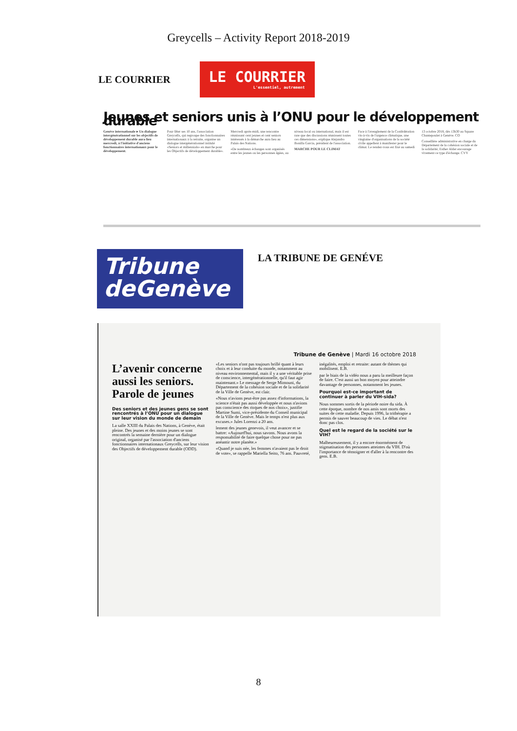Greycells – Activity Report 2018-2019
LE COURRIER
LE COURRIER
L'essentiel, autrement
Jeunes et seniors unis à l’ONU pour le développement durable
Genève internationale ▸ Un dialogue intergénérationnel sur les objectifs de développement durable aura lieu mercredi, à l'initiative d'anciens fonctionnaires internationaux pour le développement.
Pour fêter ses 10 ans, l'association Greycells, qui regroupe des fonctionnaires internationaux à la retraite, organise un dialogue intergénérationnel intitulé «Seniors et millennials» en marche pour les Objectifs de développement durable». Mercredi après-midi, une rencontre réunissant cent jeunes et cent seniors intéressés à la démarche aura lieu au Palais des Nations.
«De nombreux échanges sont organisés entre les jeunes ou les personnes âgées, au niveau local ou international, mais il est rare que des discussions réunissent toutes ces dimensions», explique Alejandro Bonilla Garcia, président de l'association.
MARCHE POUR LE CLIMAT
Face à l'aveuglement de la Confédération vis-à-vis de l'urgence climatique, une vingtaine d'organisations de la société civile appellent à manifester pour le climat. Le rendez-vous est fixé au samedi 13 octobre 2018, dès 13h30 au Square Chantepoulet à Genève. CO
Conseillère administrative en charge du Département de la cohésion sociale et de la solidarité, Esther Alder encourage vivement ce type d'échange. CVY
Tribune
deGenève
LA TRIBUNE DE GENÉVE
Tribune de Genève | Mardi 16 octobre 2018
L’avenir concerne aussi les seniors. Parole de jeunes
Des seniors et des jeunes gens se sont rencontrés à l’ONU pour un dialogue sur leur vision du monde de demain
La salle XXIII du Palais des Nations, à Genève, était pleine. Des jeunes et des moins jeunes se sont rencontrés la semaine dernière pour un dialogue original, organisé par l'association d'anciens fonctionnaires internationaux Greycells, sur leur vision des Objectifs de développement durable (ODD).
«Les seniors n'ont pas toujours brillé quant à leurs choix et à leur conduite du monde, notamment au niveau environnemental, mais il y a une véritable prise de conscience, intergénérationnelle, qu'il faut agir maintenant.» Le message de Serge Mimouni, du Département de la cohésion sociale et de la solidarité de la Ville de Genève, est clair.
«Nous n'avions peut-être pas assez d'informations, la science n'était pas aussi développée et nous n'avions pas conscience des risques de nos choix», justifie Martine Sumi, vice-présidente du Conseil municipal de la Ville de Genève. Mais le temps n'est plus aux excuses.» Jules Lorenzi a 20 ans.
lement des jeunes genevois, il veut avancer et se battre: «Aujourd'hui, nous savons. Nous avons la responsabilité de faire quelque chose pour ne pas anéantir notre planète.»
«Quand je suis née, les femmes n'avaient pas le droit de vote», se rappelle Mariella Seito, 76 ans. Pauvreté, inégalités, emploi et retraite: autant de thèmes qui mobilisent. E.B.
par le biais de la vidéo nous a paru la meilleure façon de faire. C'est aussi un bon moyen pour atteindre davantage de personnes, notamment les jeunes.
Pourquoi est-ce important de continuer à parler du VIH-sida?
Nous sommes sortis de la période noire du sida. À cette époque, nombre de nos amis sont morts des suites de cette maladie. Depuis 1996, la trithérapie a permis de sauver beaucoup de vies. Le débat n'est donc pas clos.
Quel est le regard de la société sur le VIH?
Malheureusement, il y a encore énormément de stigmatisation des personnes atteintes du VIH. D'où l'importance de témoigner et d'aller à la rencontre des gens. E.B.
8